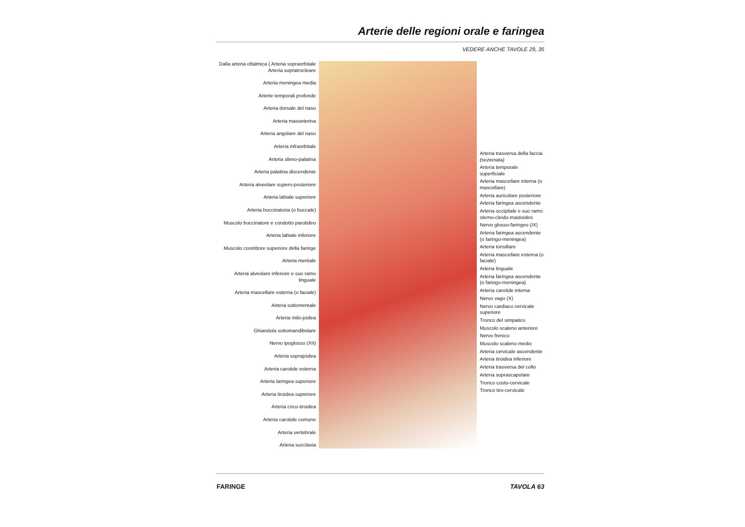Arterie delle regioni orale e faringea
VEDERE ANCHE TAVOLE 29, 35
Dalla arteria oftalmica { Arteria sopraorbitale
Arteria sopratrocleare
Arteria meningea media
Arterie temporali profonde
Arteria dorsale del naso
Arteria masseterina
Arteria angolare del naso
Arteria infraorbitale
Arteria sfeno-palatina
Arteria palatina discendente
Arteria alveolare supero-posteriore
Arteria labiale superiore
Arteria buccinatoria (o buccale)
Muscolo buccinatore e condotto parotideo
Arteria labiale inferiore
Muscolo costrittore superiore della faringe
Arteria mentale
Arteria alveolare inferiore e suo ramo linguale
Arteria mascellare esterna (o faciale)
Arteria sottomentale
Arteria milo-joidea
Ghiandola sottomandibolare
Nervo ipoglosso (XII)
Arteria soprajoidea
Arteria carotide esterna
Arteria laringea superiore
Arteria tiroidea superiore
Arteria crico-tiroidea
Arteria carotide comune
Arteria vertebrale
Arteria succlavia
Arteria trasversa della faccia (sezionata)
Arteria temporale superficiale
Arteria mascellare interna (o mascellare)
Arteria auricolare posteriore
Arteria faringea ascendente
Arteria occipitale e suo ramo sterno-cleido-mastoideo
Nervo glosso-faringeo (IX)
Arteria faringea ascendente (o faringo-meningea)
Arteria tonsillare
Arteria mascellare esterna (o faciale)
Arteria linguale
Arteria faringea ascendente (o faringo-meningea)
Arteria carotide interna
Nervo vago (X)
Nervo cardiaco cervicale superiore
Tronco del simpatico
Muscolo scaleno anteriore
Nervo frenico
Muscolo scaleno medio
Arteria cervicale ascendente
Arteria tiroidea inferiore
Arteria trasversa del collo
Arteria soprascapolare
Tronco costo-cervicale
Tronco tiro-cervicale
FARINGE TAVOLA 63